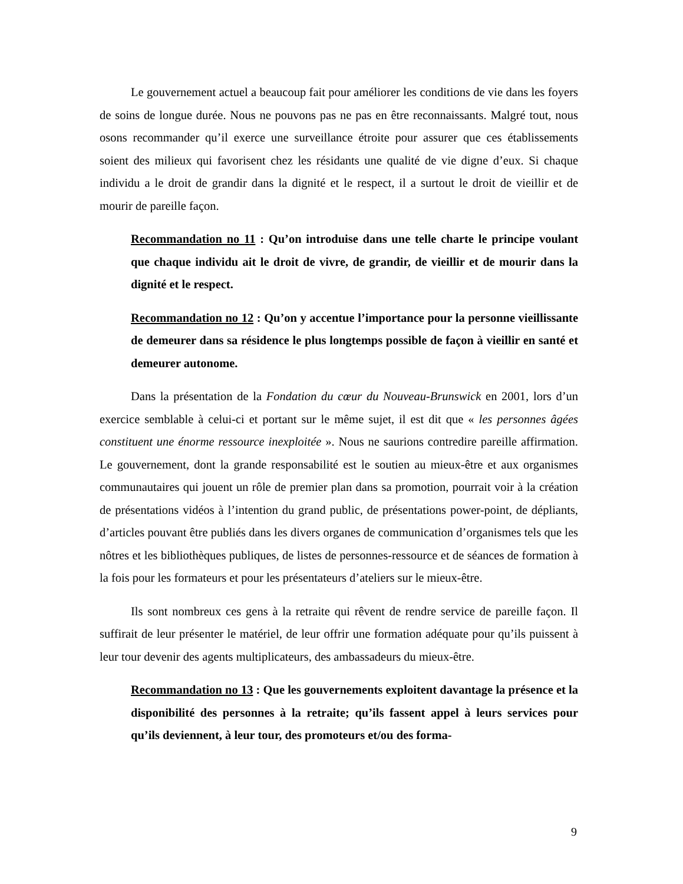Le gouvernement actuel a beaucoup fait pour améliorer les conditions de vie dans les foyers de soins de longue durée. Nous ne pouvons pas ne pas en être reconnaissants. Malgré tout, nous osons recommander qu’il exerce une surveillance étroite pour assurer que ces établissements soient des milieux qui favorisent chez les résidants une qualité de vie digne d’eux. Si chaque individu a le droit de grandir dans la dignité et le respect, il a surtout le droit de vieillir et de mourir de pareille façon.
Recommandation no 11 : Qu’on introduise dans une telle charte le principe voulant que chaque individu ait le droit de vivre, de grandir, de vieillir et de mourir dans la dignité et le respect.
Recommandation no 12 : Qu’on y accentue l’importance pour la personne vieillissante de demeurer dans sa résidence le plus longtemps possible de façon à vieillir en santé et demeurer autonome.
Dans la présentation de la Fondation du cœur du Nouveau-Brunswick en 2001, lors d’un exercice semblable à celui-ci et portant sur le même sujet, il est dit que « les personnes âgées constituent une énorme ressource inexploitée ». Nous ne saurions contredire pareille affirmation. Le gouvernement, dont la grande responsabilité est le soutien au mieux-être et aux organismes communautaires qui jouent un rôle de premier plan dans sa promotion, pourrait voir à la création de présentations vidéos à l’intention du grand public, de présentations power-point, de dépliants, d’articles pouvant être publiés dans les divers organes de communication d’organismes tels que les nôtres et les bibliothèques publiques, de listes de personnes-ressource et de séances de formation à la fois pour les formateurs et pour les présentateurs d’ateliers sur le mieux-être.
Ils sont nombreux ces gens à la retraite qui rêvent de rendre service de pareille façon. Il suffirait de leur présenter le matériel, de leur offrir une formation adéquate pour qu’ils puissent à leur tour devenir des agents multiplicateurs, des ambassadeurs du mieux-être.
Recommandation no 13 : Que les gouvernements exploitent davantage la présence et la disponibilité des personnes à la retraite; qu’ils fassent appel à leurs services pour qu’ils deviennent, à leur tour, des promoteurs et/ou des forma-
9